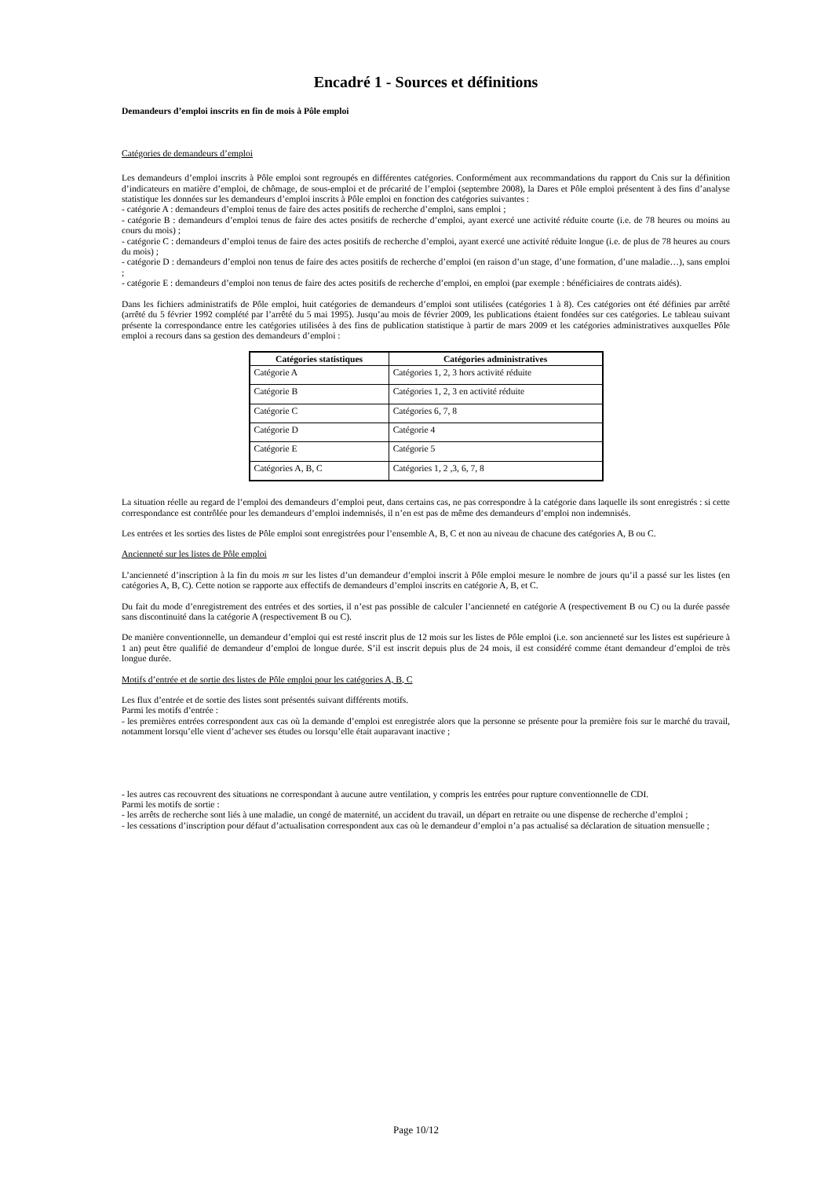Encadré 1 - Sources et définitions
Demandeurs d’emploi inscrits en fin de mois à Pôle emploi
Catégories de demandeurs d’emploi
Les demandeurs d’emploi inscrits à Pôle emploi sont regroupés en différentes catégories. Conformément aux recommandations du rapport du Cnis sur la définition d’indicateurs en matière d’emploi, de chômage, de sous-emploi et de précarité de l’emploi (septembre 2008), la Dares et Pôle emploi présentent à des fins d’analyse statistique les données sur les demandeurs d’emploi inscrits à Pôle emploi en fonction des catégories suivantes :
- catégorie A : demandeurs d’emploi tenus de faire des actes positifs de recherche d’emploi, sans emploi ;
- catégorie B : demandeurs d’emploi tenus de faire des actes positifs de recherche d’emploi, ayant exercé une activité réduite courte (i.e. de 78 heures ou moins au cours du mois) ;
- catégorie C : demandeurs d’emploi tenus de faire des actes positifs de recherche d’emploi, ayant exercé une activité réduite longue (i.e. de plus de 78 heures au cours du mois) ;
- catégorie D : demandeurs d’emploi non tenus de faire des actes positifs de recherche d’emploi (en raison d’un stage, d’une formation, d’une maladie…), sans emploi ;
- catégorie E : demandeurs d’emploi non tenus de faire des actes positifs de recherche d’emploi, en emploi (par exemple : bénéficiaires de contrats aidés).
Dans les fichiers administratifs de Pôle emploi, huit catégories de demandeurs d’emploi sont utilisées (catégories 1 à 8). Ces catégories ont été définies par arrêté (arrêté du 5 février 1992 complété par l’arrêté du 5 mai 1995). Jusqu’au mois de février 2009, les publications étaient fondées sur ces catégories. Le tableau suivant présente la correspondance entre les catégories utilisées à des fins de publication statistique à partir de mars 2009 et les catégories administratives auxquelles Pôle emploi a recours dans sa gestion des demandeurs d’emploi :
| Catégories statistiques | Catégories administratives |
| --- | --- |
| Catégorie A | Catégories 1, 2, 3 hors activité réduite |
| Catégorie B | Catégories 1, 2, 3 en activité réduite |
| Catégorie C | Catégories 6, 7, 8 |
| Catégorie D | Catégorie 4 |
| Catégorie E | Catégorie 5 |
| Catégories A, B, C | Catégories 1, 2 ,3, 6, 7, 8 |
La situation réelle au regard de l’emploi des demandeurs d’emploi peut, dans certains cas, ne pas correspondre à la catégorie dans laquelle ils sont enregistrés : si cette correspondance est contrôlée pour les demandeurs d’emploi indemnisés, il n’en est pas de même des demandeurs d’emploi non indemnisés.
Les entrées et les sorties des listes de Pôle emploi sont enregistrées pour l’ensemble A, B, C et non au niveau de chacune des catégories A, B ou C.
Ancienneté sur les listes de Pôle emploi
L’ancienneté d’inscription à la fin du mois m sur les listes d’un demandeur d’emploi inscrit à Pôle emploi mesure le nombre de jours qu’il a passé sur les listes (en catégories A, B, C). Cette notion se rapporte aux effectifs de demandeurs d’emploi inscrits en catégorie A, B, et C.
Du fait du mode d’enregistrement des entrées et des sorties, il n’est pas possible de calculer l’ancienneté en catégorie A (respectivement B ou C) ou la durée passée sans discontinuité dans la catégorie A (respectivement B ou C).
De manière conventionnelle, un demandeur d’emploi qui est resté inscrit plus de 12 mois sur les listes de Pôle emploi (i.e. son ancienneté sur les listes est supérieure à 1 an) peut être qualifié de demandeur d’emploi de longue durée. S’il est inscrit depuis plus de 24 mois, il est considéré comme étant demandeur d’emploi de très longue durée.
Motifs d’entrée et de sortie des listes de Pôle emploi pour les catégories A, B, C
Les flux d’entrée et de sortie des listes sont présentés suivant différents motifs.
Parmi les motifs d’entrée :
- les premières entrées correspondent aux cas où la demande d’emploi est enregistrée alors que la personne se présente pour la première fois sur le marché du travail, notamment lorsqu’elle vient d’achever ses études ou lorsqu’elle était auparavant inactive ;
- les autres cas recouvrent des situations ne correspondant à aucune autre ventilation, y compris les entrées pour rupture conventionnelle de CDI.
Parmi les motifs de sortie :
- les arrêts de recherche sont liés à une maladie, un congé de maternité, un accident du travail, un départ en retraite ou une dispense de recherche d’emploi ;
- les cessations d’inscription pour défaut d’actualisation correspondent aux cas où le demandeur d’emploi n’a pas actualisé sa déclaration de situation mensuelle ;
Page 10/12